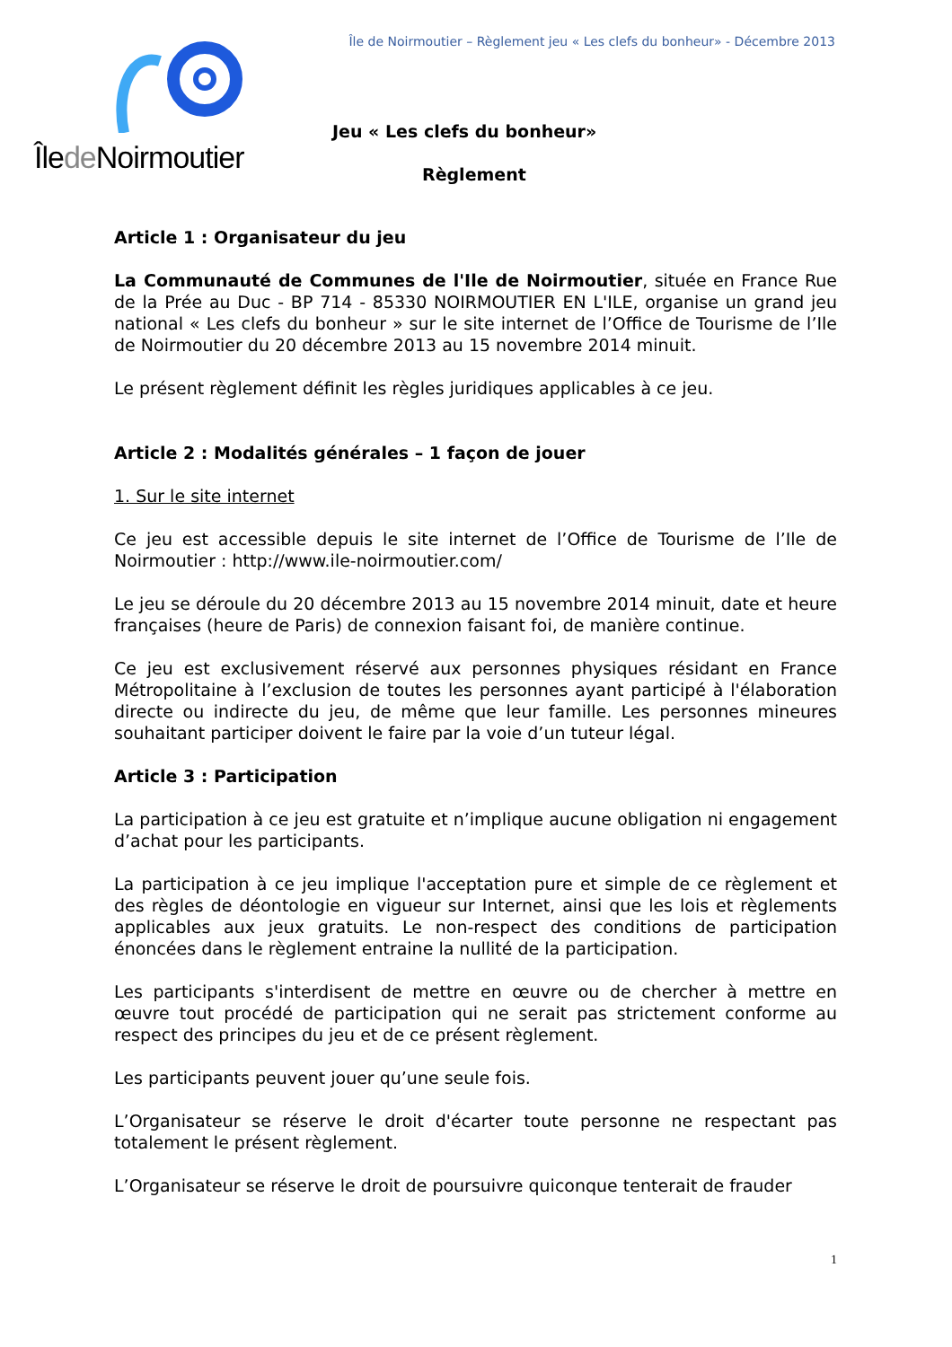Île de Noirmoutier – Règlement jeu « Les clefs du bonheur» - Décembre 2013
Îlede Noirmoutier
Jeu « Les clefs du bonheur»
Règlement
Article 1 : Organisateur du jeu
La Communauté de Communes de l'Ile de Noirmoutier, située en France Rue de la Prée au Duc - BP 714 - 85330 NOIRMOUTIER EN L'ILE, organise un grand jeu national « Les clefs du bonheur » sur le site internet de l’Office de Tourisme de l’Ile de Noirmoutier du 20 décembre 2013 au 15 novembre 2014 minuit.
Le présent règlement définit les règles juridiques applicables à ce jeu.
Article 2 : Modalités générales – 1 façon de jouer
1. Sur le site internet
Ce jeu est accessible depuis le site internet de l’Office de Tourisme de l’Ile de Noirmoutier : http://www.ile-noirmoutier.com/
Le jeu se déroule du 20 décembre 2013 au 15 novembre 2014 minuit, date et heure françaises (heure de Paris) de connexion faisant foi, de manière continue.
Ce jeu est exclusivement réservé aux personnes physiques résidant en France Métropolitaine à l’exclusion de toutes les personnes ayant participé à l'élaboration directe ou indirecte du jeu, de même que leur famille. Les personnes mineures souhaitant participer doivent le faire par la voie d’un tuteur légal.
Article 3 : Participation
La participation à ce jeu est gratuite et n’implique aucune obligation ni engagement d’achat pour les participants.
La participation à ce jeu implique l'acceptation pure et simple de ce règlement et des règles de déontologie en vigueur sur Internet, ainsi que les lois et règlements applicables aux jeux gratuits. Le non-respect des conditions de participation énoncées dans le règlement entraine la nullité de la participation.
Les participants s'interdisent de mettre en œuvre ou de chercher à mettre en œuvre tout procédé de participation qui ne serait pas strictement conforme au respect des principes du jeu et de ce présent règlement.
Les participants peuvent jouer qu’une seule fois.
L’Organisateur se réserve le droit d'écarter toute personne ne respectant pas totalement le présent règlement.
L’Organisateur se réserve le droit de poursuivre quiconque tenterait de frauder
1